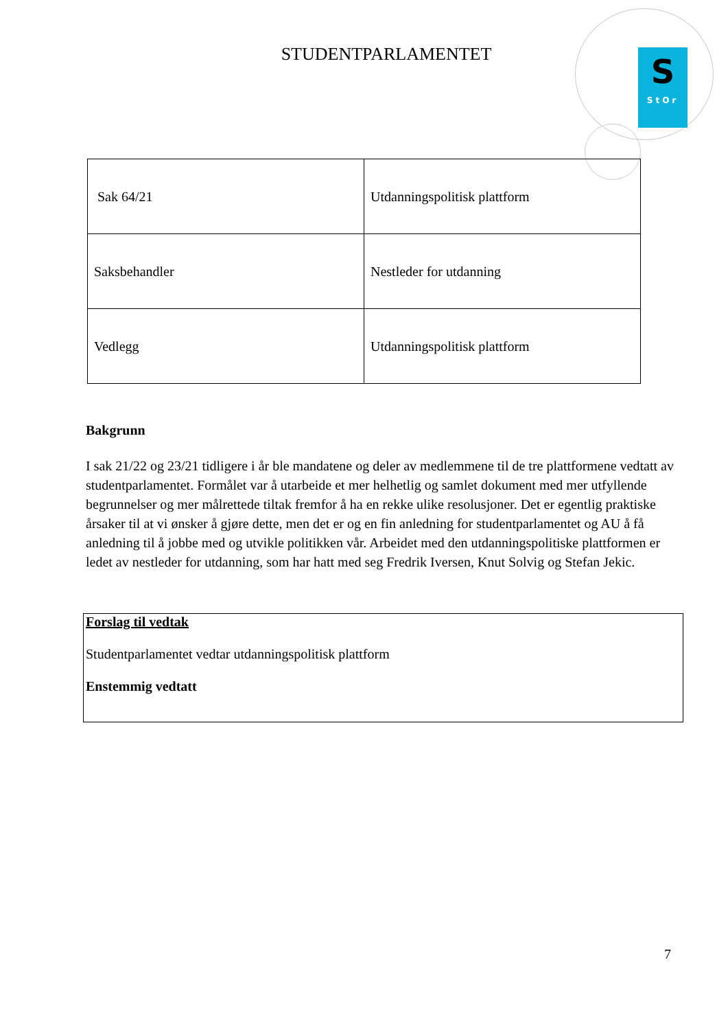S
StOr
STUDENTPARLAMENTET
| Sak 64/21 | Utdanningspolitisk plattform |
| Saksbehandler | Nestleder for utdanning |
| Vedlegg | Utdanningspolitisk plattform |
Bakgrunn
I sak 21/22 og 23/21 tidligere i år ble mandatene og deler av medlemmene til de tre plattformene vedtatt av studentparlamentet. Formålet var å utarbeide et mer helhetlig og samlet dokument med mer utfyllende begrunnelser og mer målrettede tiltak fremfor å ha en rekke ulike resolusjoner. Det er egentlig praktiske årsaker til at vi ønsker å gjøre dette, men det er og en fin anledning for studentparlamentet og AU å få anledning til å jobbe med og utvikle politikken vår. Arbeidet med den utdanningspolitiske plattformen er ledet av nestleder for utdanning, som har hatt med seg Fredrik Iversen, Knut Solvig og Stefan Jekic.
Forslag til vedtak
Studentparlamentet vedtar utdanningspolitisk plattform
Enstemmig vedtatt
7